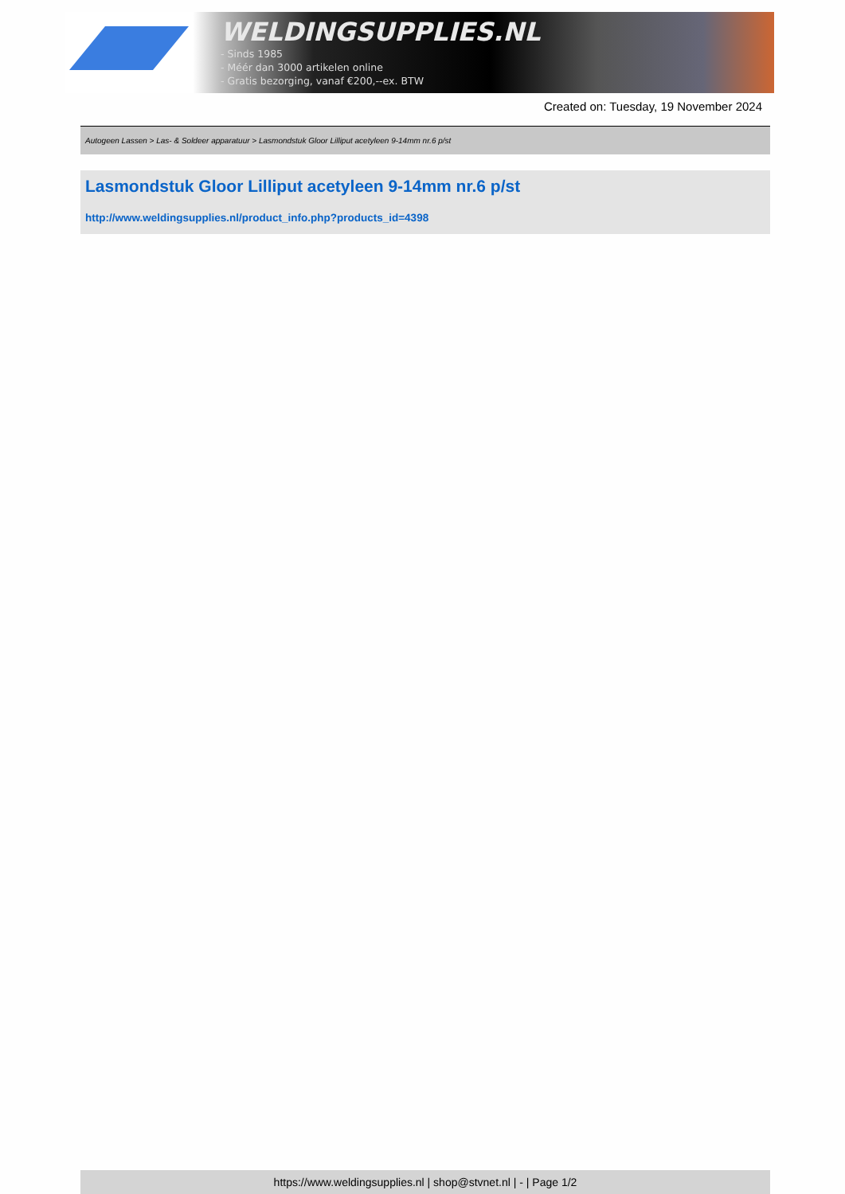WELDINGSUPPLIES.NL
- Sinds 1985
- Méér dan 3000 artikelen online
- Gratis bezorging, vanaf €200,--ex. BTW
Created on: Tuesday, 19 November 2024
Autogeen Lassen > Las- & Soldeer apparatuur > Lasmondstuk Gloor Lilliput acetyleen 9-14mm nr.6 p/st
Lasmondstuk Gloor Lilliput acetyleen 9-14mm nr.6 p/st
http://www.weldingsupplies.nl/product_info.php?products_id=4398
https://www.weldingsupplies.nl | shop@stvnet.nl | - | Page 1/2